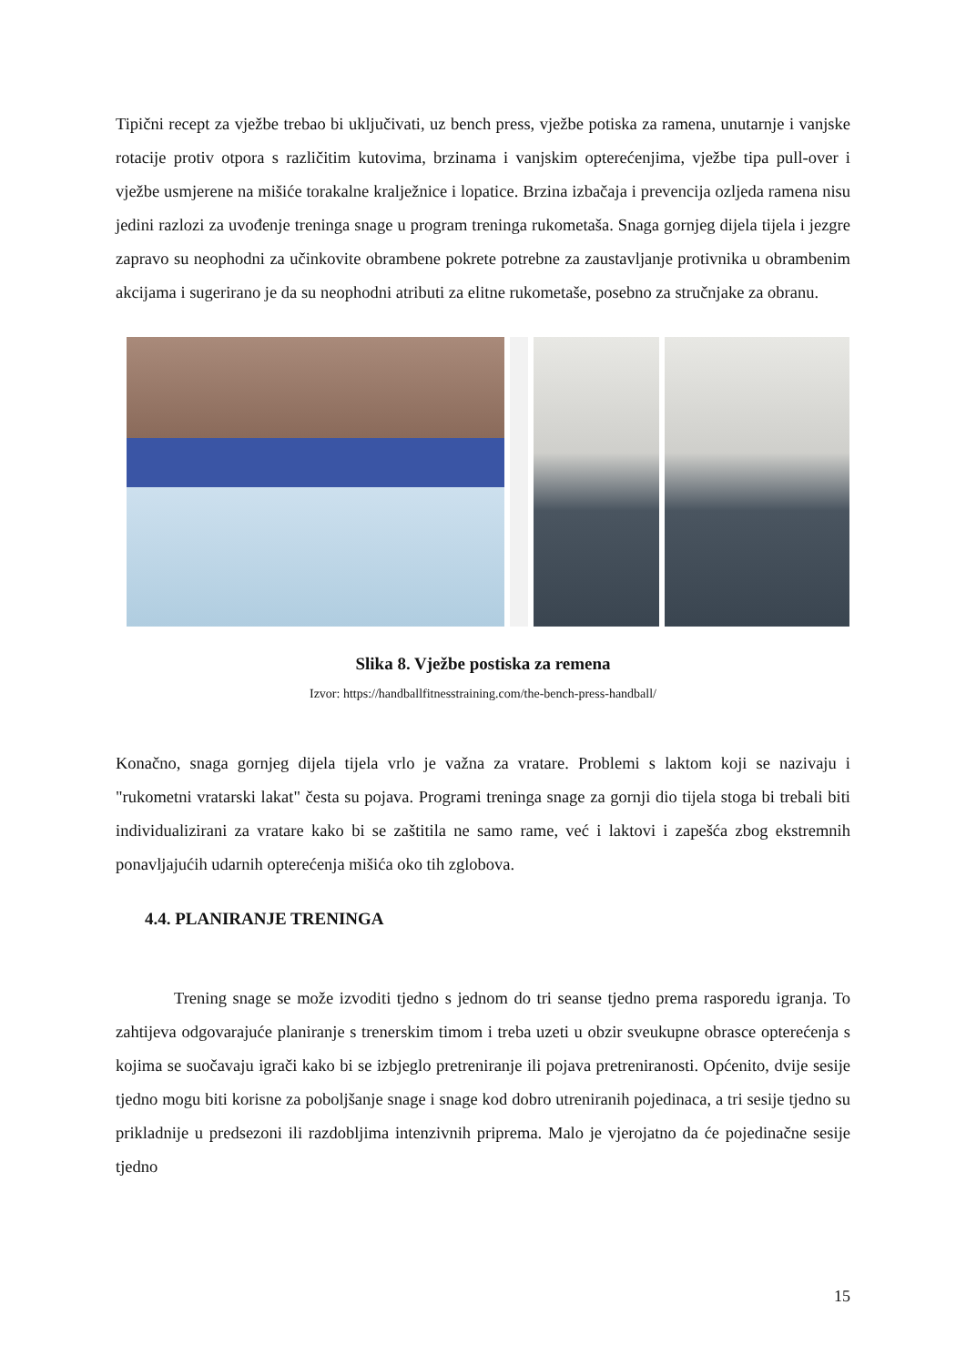Tipični recept za vježbe trebao bi uključivati, uz bench press, vježbe potiska za ramena, unutarnje i vanjske rotacije protiv otpora s različitim kutovima, brzinama i vanjskim opterećenjima, vježbe tipa pull-over i vježbe usmjerene na mišiće torakalne kralježnice i lopatice. Brzina izbačaja i prevencija ozljeda ramena nisu jedini razlozi za uvođenje treninga snage u program treninga rukometaša. Snaga gornjeg dijela tijela i jezgre zapravo su neophodni za učinkovite obrambene pokrete potrebne za zaustavljanje protivnika u obrambenim akcijama i sugerirano je da su neophodni atributi za elitne rukometaše, posebno za stručnjake za obranu.
Slika 8. Vježbe postiska za remena
Izvor: https://handballfitnesstraining.com/the-bench-press-handball/
Konačno, snaga gornjeg dijela tijela vrlo je važna za vratare. Problemi s laktom koji se nazivaju i "rukometni vratarski lakat" česta su pojava. Programi treninga snage za gornji dio tijela stoga bi trebali biti individualizirani za vratare kako bi se zaštitila ne samo rame, već i laktovi i zapešća zbog ekstremnih ponavljajućih udarnih opterećenja mišića oko tih zglobova.
4.4. PLANIRANJE TRENINGA
Trening snage se može izvoditi tjedno s jednom do tri seanse tjedno prema rasporedu igranja. To zahtijeva odgovarajuće planiranje s trenerskim timom i treba uzeti u obzir sveukupne obrasce opterećenja s kojima se suočavaju igrači kako bi se izbjeglo pretreniranje ili pojava pretreniranosti. Općenito, dvije sesije tjedno mogu biti korisne za poboljšanje snage i snage kod dobro utreniranih pojedinaca, a tri sesije tjedno su prikladnije u predsezoni ili razdobljima intenzivnih priprema. Malo je vjerojatno da će pojedinačne sesije tjedno
15